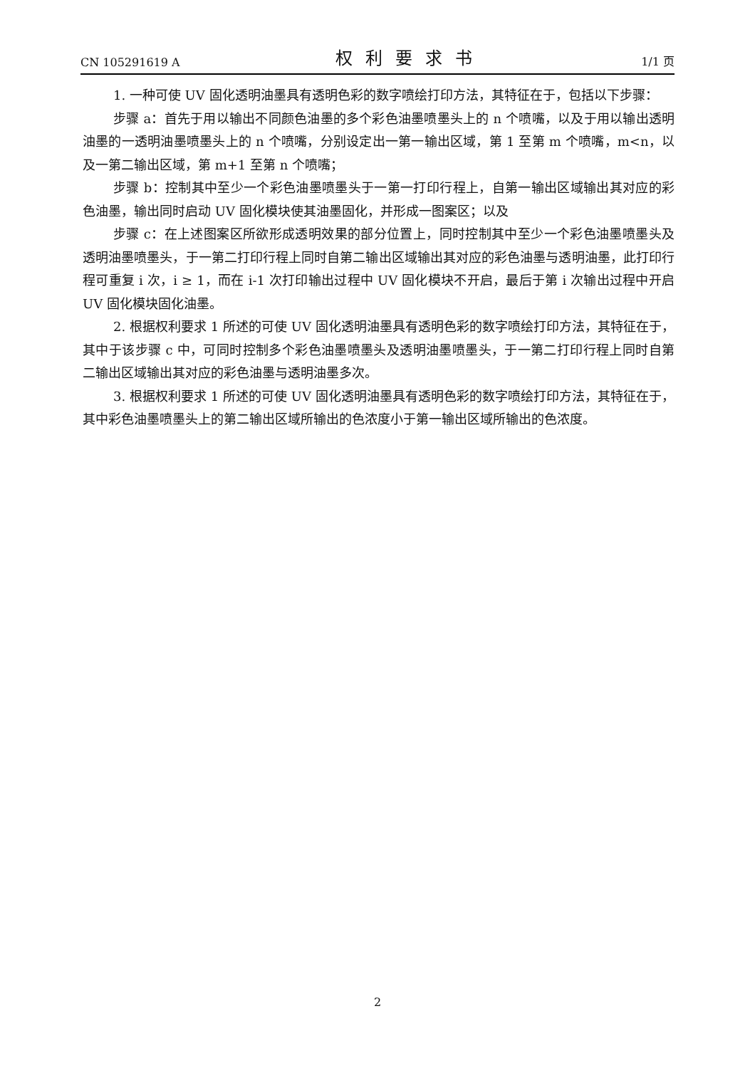CN 105291619 A 权利要求书 1/1 页
1. 一种可使 UV 固化透明油墨具有透明色彩的数字喷绘打印方法，其特征在于，包括以下步骤：
步骤 a：首先于用以输出不同颜色油墨的多个彩色油墨喷墨头上的 n 个喷嘴，以及于用以输出透明油墨的一透明油墨喷墨头上的 n 个喷嘴，分别设定出一第一输出区域，第 1 至第 m 个喷嘴，m<n，以及一第二输出区域，第 m+1 至第 n 个喷嘴；
步骤 b：控制其中至少一个彩色油墨喷墨头于一第一打印行程上，自第一输出区域输出其对应的彩色油墨，输出同时启动 UV 固化模块使其油墨固化，并形成一图案区；以及
步骤 c：在上述图案区所欲形成透明效果的部分位置上，同时控制其中至少一个彩色油墨喷墨头及透明油墨喷墨头，于一第二打印行程上同时自第二输出区域输出其对应的彩色油墨与透明油墨，此打印行程可重复 i 次，i ≥ 1，而在 i-1 次打印输出过程中 UV 固化模块不开启，最后于第 i 次输出过程中开启 UV 固化模块固化油墨。
2. 根据权利要求 1 所述的可使 UV 固化透明油墨具有透明色彩的数字喷绘打印方法，其特征在于，其中于该步骤 c 中，可同时控制多个彩色油墨喷墨头及透明油墨喷墨头，于一第二打印行程上同时自第二输出区域输出其对应的彩色油墨与透明油墨多次。
3. 根据权利要求 1 所述的可使 UV 固化透明油墨具有透明色彩的数字喷绘打印方法，其特征在于，其中彩色油墨喷墨头上的第二输出区域所输出的色浓度小于第一输出区域所输出的色浓度。
2